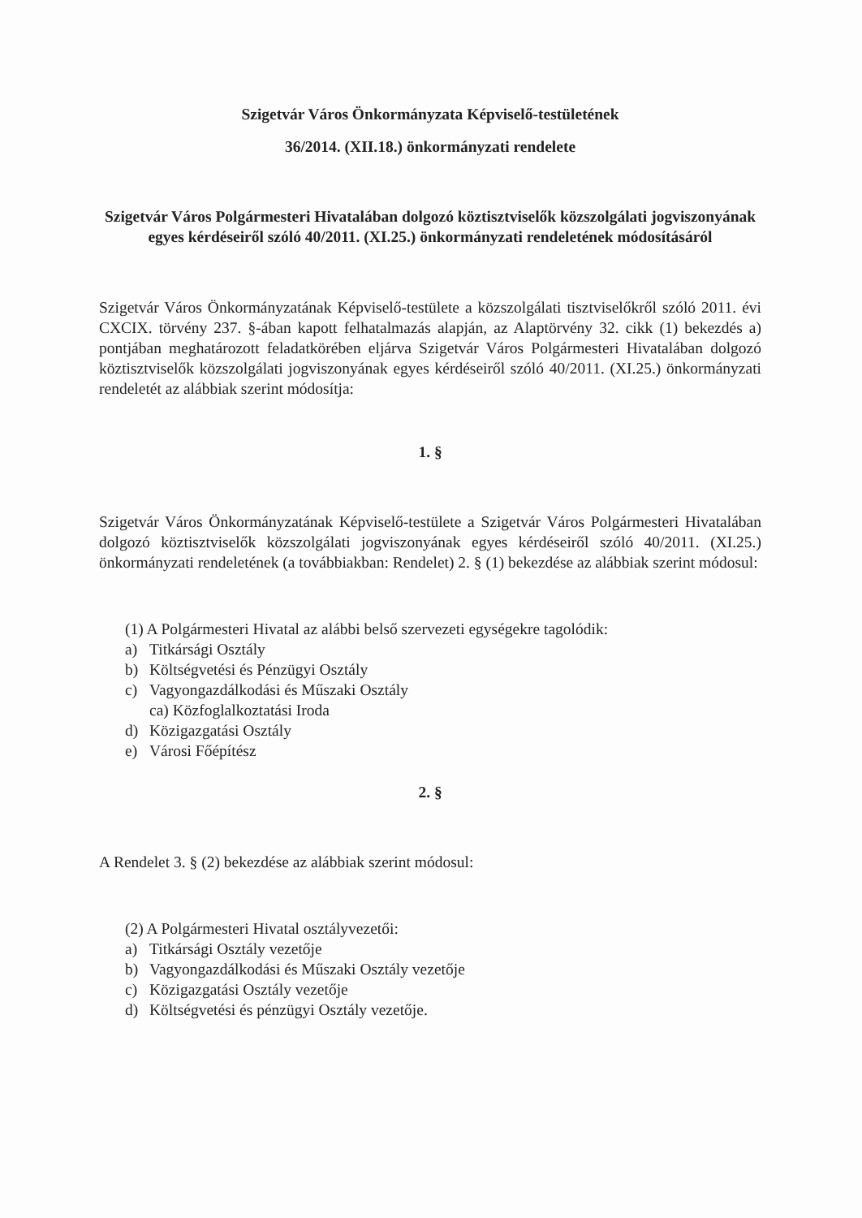Szigetvár Város Önkormányzata Képviselő-testületének
36/2014. (XII.18.) önkormányzati rendelete
Szigetvár Város Polgármesteri Hivatalában dolgozó köztisztviselők közszolgálati jogviszonyának egyes kérdéseiről szóló 40/2011. (XI.25.) önkormányzati rendeletének módosításáról
Szigetvár Város Önkormányzatának Képviselő-testülete a közszolgálati tisztviselőkről szóló 2011. évi CXCIX. törvény 237. §-ában kapott felhatalmazás alapján, az Alaptörvény 32. cikk (1) bekezdés a) pontjában meghatározott feladatkörében eljárva Szigetvár Város Polgármesteri Hivatalában dolgozó köztisztviselők közszolgálati jogviszonyának egyes kérdéseiről szóló 40/2011. (XI.25.) önkormányzati rendeletét az alábbiak szerint módosítja:
1. §
Szigetvár Város Önkormányzatának Képviselő-testülete a Szigetvár Város Polgármesteri Hivatalában dolgozó köztisztviselők közszolgálati jogviszonyának egyes kérdéseiről szóló 40/2011. (XI.25.) önkormányzati rendeletének (a továbbiakban: Rendelet) 2. § (1) bekezdése az alábbiak szerint módosul:
(1) A Polgármesteri Hivatal az alábbi belső szervezeti egységekre tagolódik:
a) Titkársági Osztály
b) Költségvetési és Pénzügyi Osztály
c) Vagyongazdálkodási és Műszaki Osztály
ca) Közfoglalkoztatási Iroda
d) Közigazgatási Osztály
e) Városi Főépítész
2. §
A Rendelet 3. § (2) bekezdése az alábbiak szerint módosul:
(2) A Polgármesteri Hivatal osztályvezetői:
a) Titkársági Osztály vezetője
b) Vagyongazdálkodási és Műszaki Osztály vezetője
c) Közigazgatási Osztály vezetője
d) Költségvetési és pénzügyi Osztály vezetője.